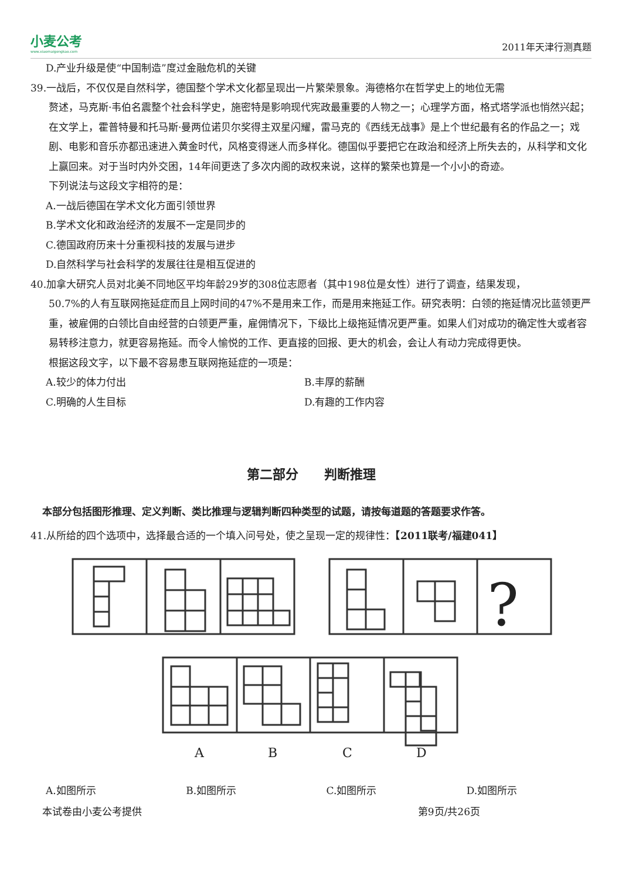小麦公考
www.xiaomaigongkao.com
2011年天津行测真题
D.产业升级是使“中国制造”度过金融危机的关键
39.一战后，不仅仅是自然科学，德国整个学术文化都呈现出一片繁荣景象。海德格尔在哲学史上的地位无需
赘述，马克斯·韦伯名震整个社会科学史，施密特是影响现代宪政最重要的人物之一；心理学方面，格式塔学派也悄然兴起；在文学上，霍普特曼和托马斯·曼两位诺贝尔奖得主双星闪耀，雷马克的《西线无战事》是上个世纪最有名的作品之一；戏剧、电影和音乐亦都迅速进入黄金时代，风格变得迷人而多样化。德国似乎要把它在政治和经济上所失去的，从科学和文化上赢回来。对于当时内外交困，14年间更迭了多次内阁的政权来说，这样的繁荣也算是一个小小的奇迹。
下列说法与这段文字相符的是：
A.一战后德国在学术文化方面引领世界
B.学术文化和政治经济的发展不一定是同步的
C.德国政府历来十分重视科技的发展与进步
D.自然科学与社会科学的发展往往是相互促进的
40.加拿大研究人员对北美不同地区平均年龄29岁的308位志愿者（其中198位是女性）进行了调查，结果发现，
50.7%的人有互联网拖延症而且上网时间的47%不是用来工作，而是用来拖延工作。研究表明：白领的拖延情况比蓝领更严重，被雇佣的白领比自由经营的白领更严重，雇佣情况下，下级比上级拖延情况更严重。如果人们对成功的确定性大或者容易转移注意力，就更容易拖延。而令人愉悦的工作、更直接的回报、更大的机会，会让人有动力完成得更快。
根据这段文字，以下最不容易患互联网拖延症的一项是：
A.较少的体力付出 B.丰厚的薪酬
C.明确的人生目标 D.有趣的工作内容
第二部分　　判断推理
本部分包括图形推理、定义判断、类比推理与逻辑判断四种类型的试题，请按每道题的答题要求作答。
41.从所给的四个选项中，选择最合适的一个填入问号处，使之呈现一定的规律性：【2011联考/福建041】
?
A
B
C
D
A.如图所示 B.如图所示 C.如图所示 D.如图所示
本试卷由小麦公考提供 第9页/共26页